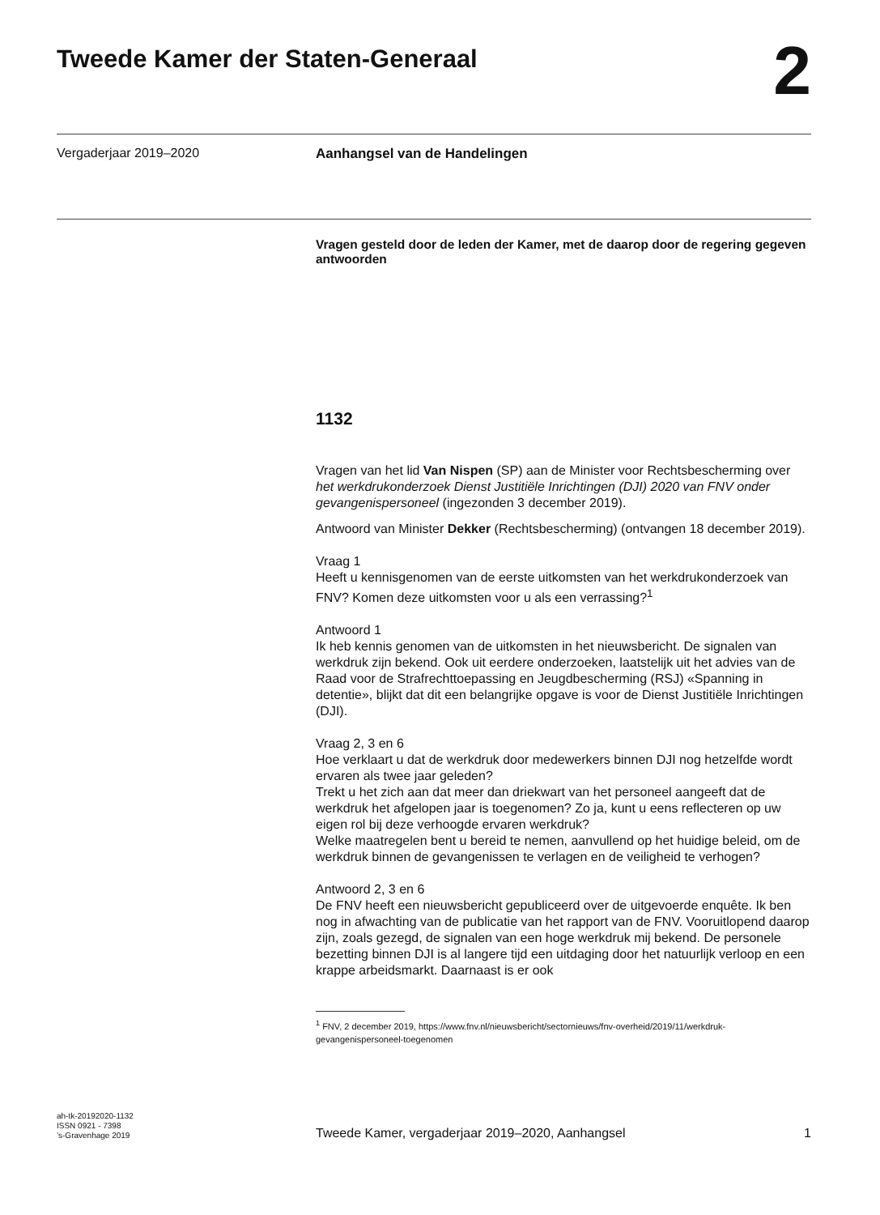Tweede Kamer der Staten-Generaal
2
Vergaderjaar 2019–2020
Aanhangsel van de Handelingen
Vragen gesteld door de leden der Kamer, met de daarop door de regering gegeven antwoorden
1132
Vragen van het lid Van Nispen (SP) aan de Minister voor Rechtsbescherming over het werkdrukonderzoek Dienst Justitiële Inrichtingen (DJI) 2020 van FNV onder gevangenispersoneel (ingezonden 3 december 2019).
Antwoord van Minister Dekker (Rechtsbescherming) (ontvangen 18 december 2019).
Vraag 1
Heeft u kennisgenomen van de eerste uitkomsten van het werkdrukonderzoek van FNV? Komen deze uitkomsten voor u als een verrassing?<sup>1</sup>
Antwoord 1
Ik heb kennis genomen van de uitkomsten in het nieuwsbericht. De signalen van werkdruk zijn bekend. Ook uit eerdere onderzoeken, laatstelijk uit het advies van de Raad voor de Strafrechttoepassing en Jeugdbescherming (RSJ) «Spanning in detentie», blijkt dat dit een belangrijke opgave is voor de Dienst Justitiële Inrichtingen (DJI).
Vraag 2, 3 en 6
Hoe verklaart u dat de werkdruk door medewerkers binnen DJI nog hetzelfde wordt ervaren als twee jaar geleden?
Trekt u het zich aan dat meer dan driekwart van het personeel aangeeft dat de werkdruk het afgelopen jaar is toegenomen? Zo ja, kunt u eens reflecteren op uw eigen rol bij deze verhoogde ervaren werkdruk?
Welke maatregelen bent u bereid te nemen, aanvullend op het huidige beleid, om de werkdruk binnen de gevangenissen te verlagen en de veiligheid te verhogen?
Antwoord 2, 3 en 6
De FNV heeft een nieuwsbericht gepubliceerd over de uitgevoerde enquête. Ik ben nog in afwachting van de publicatie van het rapport van de FNV. Vooruitlopend daarop zijn, zoals gezegd, de signalen van een hoge werkdruk mij bekend. De personele bezetting binnen DJI is al langere tijd een uitdaging door het natuurlijk verloop en een krappe arbeidsmarkt. Daarnaast is er ook
<sup>1</sup> FNV, 2 december 2019, https://www.fnv.nl/nieuwsbericht/sectornieuws/fnv-overheid/2019/11/werkdruk-gevangenispersoneel-toegenomen
ah-tk-20192020-1132
ISSN 0921 - 7398
’s-Gravenhage 2019
Tweede Kamer, vergaderjaar 2019–2020, Aanhangsel
1